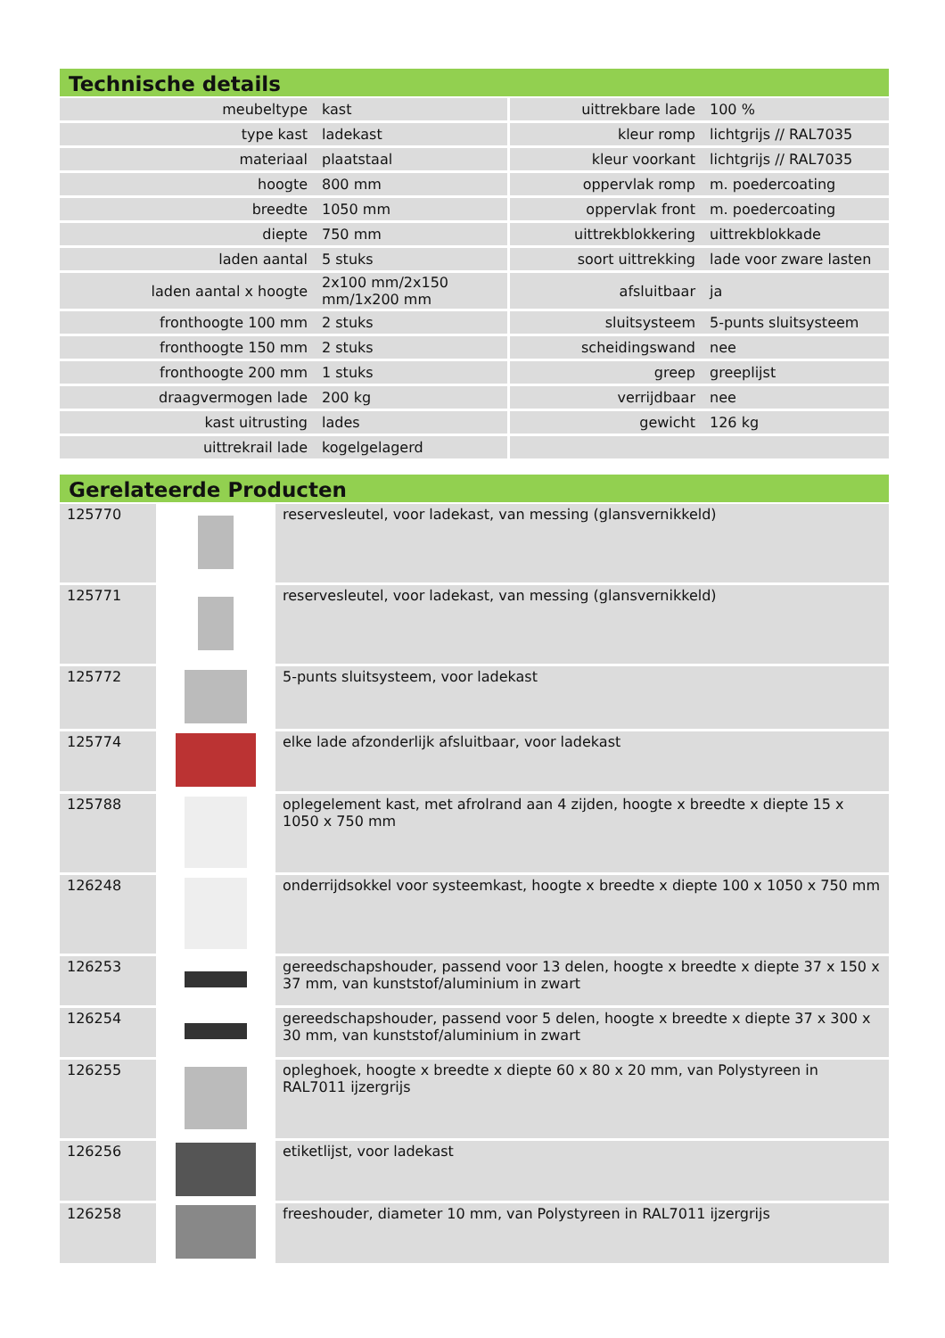Technische details
| meubeltype | kast | uittrekbare lade | 100 % |
| type kast | ladekast | kleur romp | lichtgrijs // RAL7035 |
| materiaal | plaatstaal | kleur voorkant | lichtgrijs // RAL7035 |
| hoogte | 800 mm | oppervlak romp | m. poedercoating |
| breedte | 1050 mm | oppervlak front | m. poedercoating |
| diepte | 750 mm | uittrekblokkering | uittrekblokkade |
| laden aantal | 5 stuks | soort uittrekking | lade voor zware lasten |
| laden aantal x hoogte | 2x100 mm/2x150 mm/1x200 mm | afsluitbaar | ja |
| fronthoogte 100 mm | 2 stuks | sluitsysteem | 5-punts sluitsysteem |
| fronthoogte 150 mm | 2 stuks | scheidingswand | nee |
| fronthoogte 200 mm | 1 stuks | greep | greeplijst |
| draagvermogen lade | 200 kg | verrijdbaar | nee |
| kast uitrusting | lades | gewicht | 126 kg |
| uittrekrail lade | kogelgelagerd | | |
Gerelateerde Producten
| 125770 | | reservesleutel, voor ladekast, van messing (glansvernikkeld) |
| 125771 | | reservesleutel, voor ladekast, van messing (glansvernikkeld) |
| 125772 | | 5-punts sluitsysteem, voor ladekast |
| 125774 | | elke lade afzonderlijk afsluitbaar, voor ladekast |
| 125788 | | oplegelement kast, met afrolrand aan 4 zijden, hoogte x breedte x diepte 15 x 1050 x 750 mm |
| 126248 | | onderrijdsokkel voor systeemkast, hoogte x breedte x diepte 100 x 1050 x 750 mm |
| 126253 | | gereedschapshouder, passend voor 13 delen, hoogte x breedte x diepte 37 x 150 x 37 mm, van kunststof/aluminium in zwart |
| 126254 | | gereedschapshouder, passend voor 5 delen, hoogte x breedte x diepte 37 x 300 x 30 mm, van kunststof/aluminium in zwart |
| 126255 | | opleghoek, hoogte x breedte x diepte 60 x 80 x 20 mm, van Polystyreen in RAL7011 ijzergrijs |
| 126256 | | etiketlijst, voor ladekast |
| 126258 | | freeshouder, diameter 10 mm, van Polystyreen in RAL7011 ijzergrijs |